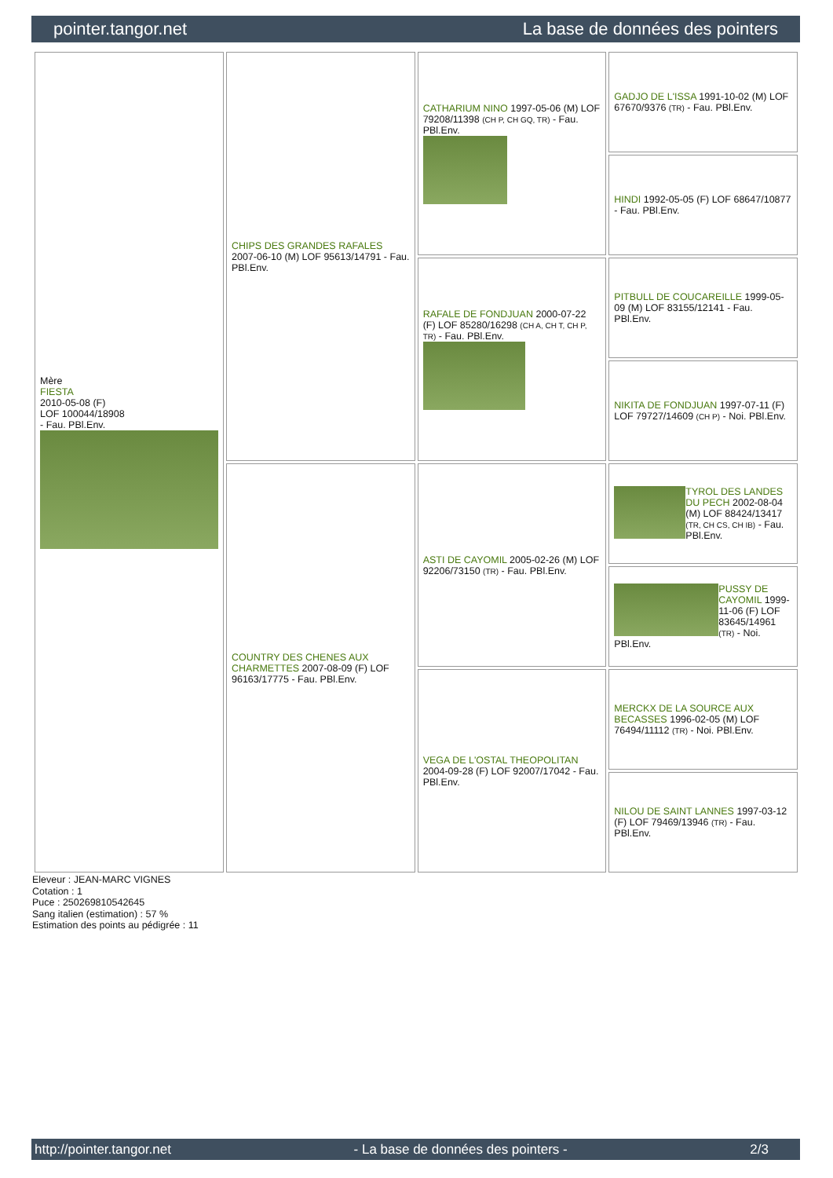pointer.tangor.net La base de données des pointers
| Mère FIESTA 2010-05-08 (F) LOF 100044/18908 - Fau. PBl.Env. | CHIPS DES GRANDES RAFALES 2007-06-10 (M) LOF 95613/14791 - Fau. PBl.Env. | CATHARIUM NINO 1997-05-06 (M) LOF 79208/11398 (CH P, CH GQ, TR) - Fau. PBl.Env. | GADJO DE L'ISSA 1991-10-02 (M) LOF 67670/9376 (TR) - Fau. PBl.Env. |
| | | | HINDI 1992-05-05 (F) LOF 68647/10877 - Fau. PBl.Env. |
| | | RAFALE DE FONDJUAN 2000-07-22 (F) LOF 85280/16298 (CH A, CH T, CH P, TR) - Fau. PBl.Env. | PITBULL DE COUCAREILLE 1999-05-09 (M) LOF 83155/12141 - Fau. PBl.Env. |
| | | | NIKITA DE FONDJUAN 1997-07-11 (F) LOF 79727/14609 (CH P) - Noi. PBl.Env. |
| | COUNTRY DES CHENES AUX CHARMETTES 2007-08-09 (F) LOF 96163/17775 - Fau. PBl.Env. | ASTI DE CAYOMIL 2005-02-26 (M) LOF 92206/73150 (TR) - Fau. PBl.Env. | TYROL DES LANDES DU PECH 2002-08-04 (M) LOF 88424/13417 (TR, CH CS, CH IB) - Fau. PBl.Env. |
| | | | PUSSY DE CAYOMIL 1999-11-06 (F) LOF 83645/14961 (TR) - Noi. PBl.Env. |
| | | VEGA DE L'OSTAL THEOPOLITAN 2004-09-28 (F) LOF 92007/17042 - Fau. PBl.Env. | MERCKX DE LA SOURCE AUX BECASSES 1996-02-05 (M) LOF 76494/11112 (TR) - Noi. PBl.Env. |
| | | | NILOU DE SAINT LANNES 1997-03-12 (F) LOF 79469/13946 (TR) - Fau. PBl.Env. |
Eleveur : JEAN-MARC VIGNES
Cotation : 1
Puce : 250269810542645
Sang italien (estimation) : 57 %
Estimation des points au pédigrée : 11
http://pointer.tangor.net - La base de données des pointers - 2/3